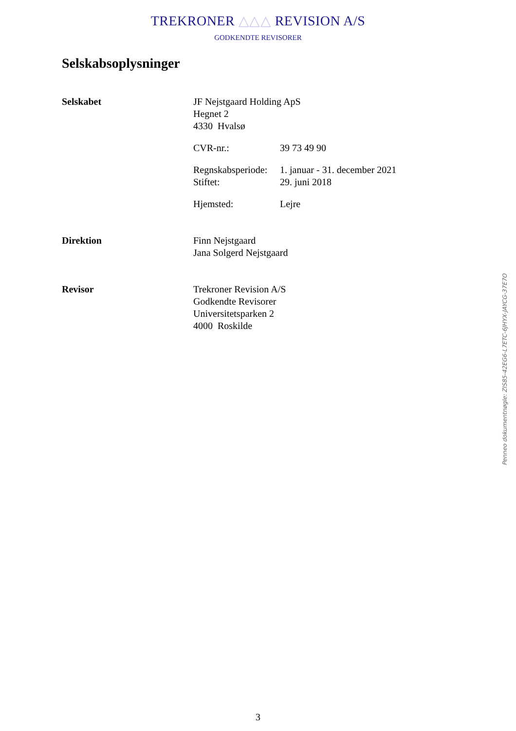TREKRONER △△△ REVISION A/S
GODKENDTE REVISORER
Selskabsoplysninger
Selskabet JF Nejstgaard Holding ApS
Hegnet 2
4330 Hvalsø
CVR-nr.: 39 73 49 90
Regnskabsperiode: 1. januar - 31. december 2021
Stiftet: 29. juni 2018
Hjemsted: Lejre
Direktion Finn Nejstgaard
Jana Solgerd Nejstgaard
Revisor Trekroner Revision A/S
Godkendte Revisorer
Universitetsparken 2
4000 Roskilde
Penneo dokumentnøgle: ZIS85-42EG6-L7ETC-6JHYX-JAYCG-37E7O
3